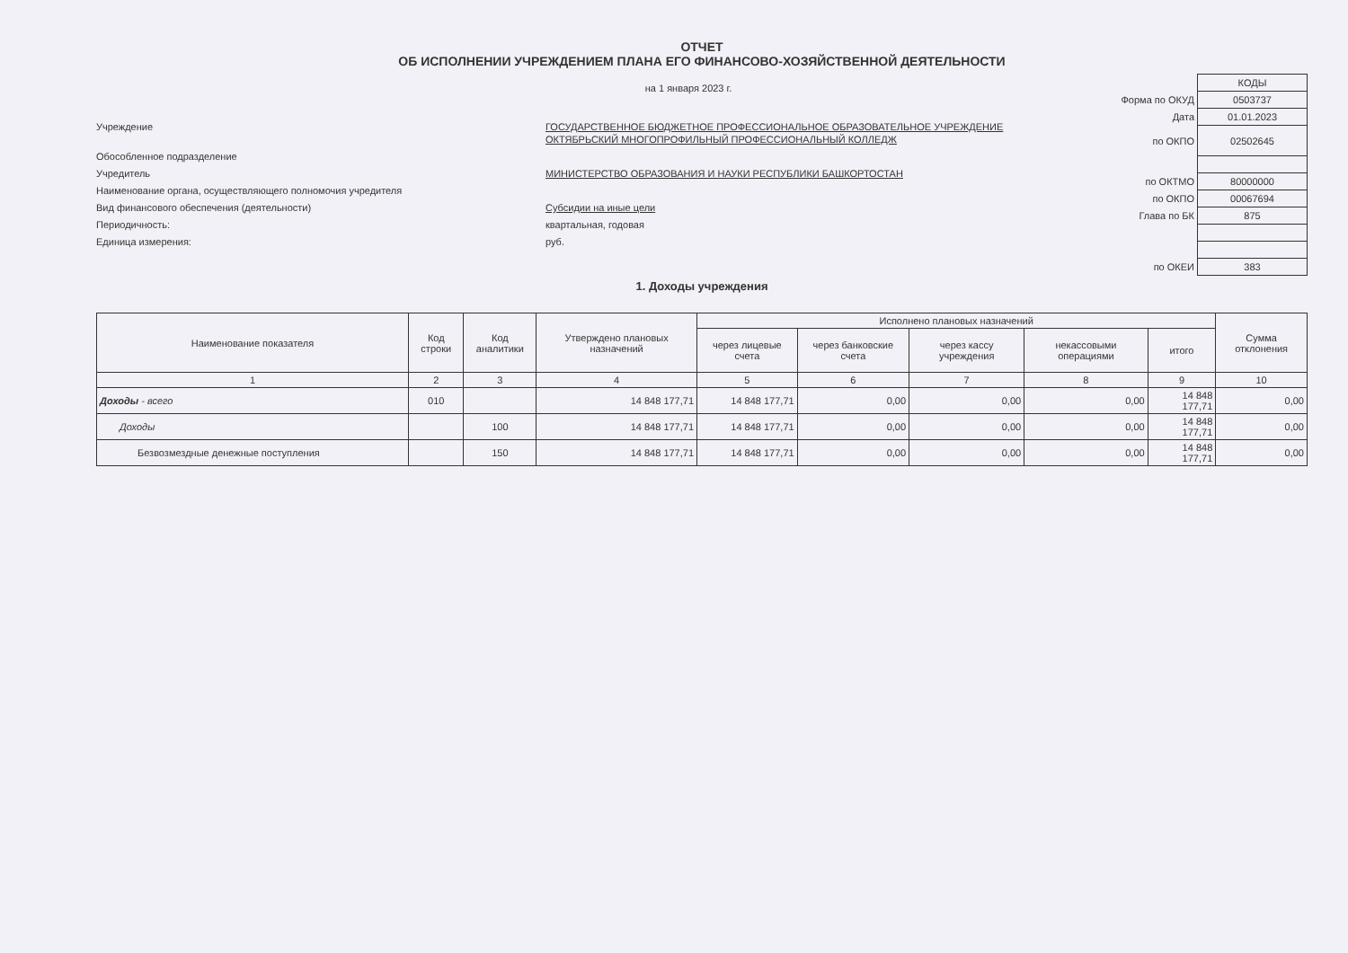ОТЧЕТ
ОБ ИСПОЛНЕНИИ УЧРЕЖДЕНИЕМ ПЛАНА ЕГО ФИНАНСОВО-ХОЗЯЙСТВЕННОЙ ДЕЯТЕЛЬНОСТИ
на 1 января 2023 г.
Учреждение
ГОСУДАРСТВЕННОЕ БЮДЖЕТНОЕ ПРОФЕССИОНАЛЬНОЕ ОБРАЗОВАТЕЛЬНОЕ УЧРЕЖДЕНИЕ ОКТЯБРЬСКИЙ МНОГОПРОФИЛЬНЫЙ ПРОФЕССИОНАЛЬНЫЙ КОЛЛЕДЖ
Обособленное подразделение
Учредитель
МИНИСТЕРСТВО ОБРАЗОВАНИЯ И НАУКИ РЕСПУБЛИКИ БАШКОРТОСТАН
Наименование органа, осуществляющего полномочия учредителя
Вид финансового обеспечения (деятельности)
Субсидии на иные цели
Периодичность:
квартальная, годовая
Единица измерения:
руб.
| | КОДЫ |
| Форма по ОКУД | 0503737 |
| Дата | 01.01.2023 |
| по ОКПО | 02502645 |
| по ОКТМО | 80000000 |
| по ОКПО | 00067694 |
| Глава по БК | 875 |
| по ОКЕИ | 383 |
1. Доходы учреждения
| Наименование показателя | Код строки | Код аналитики | Утверждено плановых назначений | Исполнено плановых назначений | | | | | Сумма отклонения |
| --- | --- | --- | --- | --- | --- | --- | --- | --- | --- |
| | | | | через лицевые счета | через банковские счета | через кассу учреждения | некассовыми операциями | итого | |
| 1 | 2 | 3 | 4 | 5 | 6 | 7 | 8 | 9 | 10 |
| Доходы - всего | 010 | | 14 848 177,71 | 14 848 177,71 | 0,00 | 0,00 | 0,00 | 14 848 177,71 | 0,00 |
| Доходы | | 100 | 14 848 177,71 | 14 848 177,71 | 0,00 | 0,00 | 0,00 | 14 848 177,71 | 0,00 |
| Безвозмездные денежные поступления | | 150 | 14 848 177,71 | 14 848 177,71 | 0,00 | 0,00 | 0,00 | 14 848 177,71 | 0,00 |